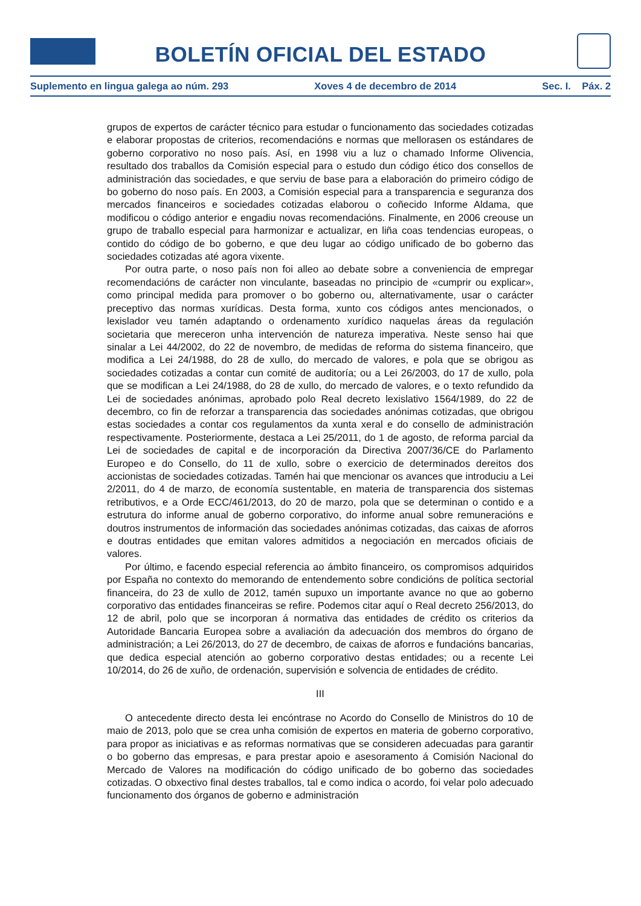BOLETÍN OFICIAL DEL ESTADO
Suplemento en lingua galega ao núm. 293 Xoves 4 de decembro de 2014 Sec. I. Páx. 2
grupos de expertos de carácter técnico para estudar o funcionamento das sociedades cotizadas e elaborar propostas de criterios, recomendacións e normas que mellorasen os estándares de goberno corporativo no noso país. Así, en 1998 viu a luz o chamado Informe Olivencia, resultado dos traballos da Comisión especial para o estudo dun código ético dos consellos de administración das sociedades, e que serviu de base para a elaboración do primeiro código de bo goberno do noso país. En 2003, a Comisión especial para a transparencia e seguranza dos mercados financeiros e sociedades cotizadas elaborou o coñecido Informe Aldama, que modificou o código anterior e engadiu novas recomendacións. Finalmente, en 2006 creouse un grupo de traballo especial para harmonizar e actualizar, en liña coas tendencias europeas, o contido do código de bo goberno, e que deu lugar ao código unificado de bo goberno das sociedades cotizadas até agora vixente.
Por outra parte, o noso país non foi alleo ao debate sobre a conveniencia de empregar recomendacións de carácter non vinculante, baseadas no principio de «cumprir ou explicar», como principal medida para promover o bo goberno ou, alternativamente, usar o carácter preceptivo das normas xurídicas. Desta forma, xunto cos códigos antes mencionados, o lexislador veu tamén adaptando o ordenamento xurídico naquelas áreas da regulación societaria que mereceron unha intervención de natureza imperativa. Neste senso hai que sinalar a Lei 44/2002, do 22 de novembro, de medidas de reforma do sistema financeiro, que modifica a Lei 24/1988, do 28 de xullo, do mercado de valores, e pola que se obrigou as sociedades cotizadas a contar cun comité de auditoría; ou a Lei 26/2003, do 17 de xullo, pola que se modifican a Lei 24/1988, do 28 de xullo, do mercado de valores, e o texto refundido da Lei de sociedades anónimas, aprobado polo Real decreto lexislativo 1564/1989, do 22 de decembro, co fin de reforzar a transparencia das sociedades anónimas cotizadas, que obrigou estas sociedades a contar cos regulamentos da xunta xeral e do consello de administración respectivamente. Posteriormente, destaca a Lei 25/2011, do 1 de agosto, de reforma parcial da Lei de sociedades de capital e de incorporación da Directiva 2007/36/CE do Parlamento Europeo e do Consello, do 11 de xullo, sobre o exercicio de determinados dereitos dos accionistas de sociedades cotizadas. Tamén hai que mencionar os avances que introduciu a Lei 2/2011, do 4 de marzo, de economía sustentable, en materia de transparencia dos sistemas retributivos, e a Orde ECC/461/2013, do 20 de marzo, pola que se determinan o contido e a estrutura do informe anual de goberno corporativo, do informe anual sobre remuneracións e doutros instrumentos de información das sociedades anónimas cotizadas, das caixas de aforros e doutras entidades que emitan valores admitidos a negociación en mercados oficiais de valores.
Por último, e facendo especial referencia ao ámbito financeiro, os compromisos adquiridos por España no contexto do memorando de entendemento sobre condicións de política sectorial financeira, do 23 de xullo de 2012, tamén supuxo un importante avance no que ao goberno corporativo das entidades financeiras se refire. Podemos citar aquí o Real decreto 256/2013, do 12 de abril, polo que se incorporan á normativa das entidades de crédito os criterios da Autoridade Bancaria Europea sobre a avaliación da adecuación dos membros do órgano de administración; a Lei 26/2013, do 27 de decembro, de caixas de aforros e fundacións bancarias, que dedica especial atención ao goberno corporativo destas entidades; ou a recente Lei 10/2014, do 26 de xuño, de ordenación, supervisión e solvencia de entidades de crédito.
III
O antecedente directo desta lei encóntrase no Acordo do Consello de Ministros do 10 de maio de 2013, polo que se crea unha comisión de expertos en materia de goberno corporativo, para propor as iniciativas e as reformas normativas que se consideren adecuadas para garantir o bo goberno das empresas, e para prestar apoio e asesoramento á Comisión Nacional do Mercado de Valores na modificación do código unificado de bo goberno das sociedades cotizadas. O obxectivo final destes traballos, tal e como indica o acordo, foi velar polo adecuado funcionamento dos órganos de goberno e administración